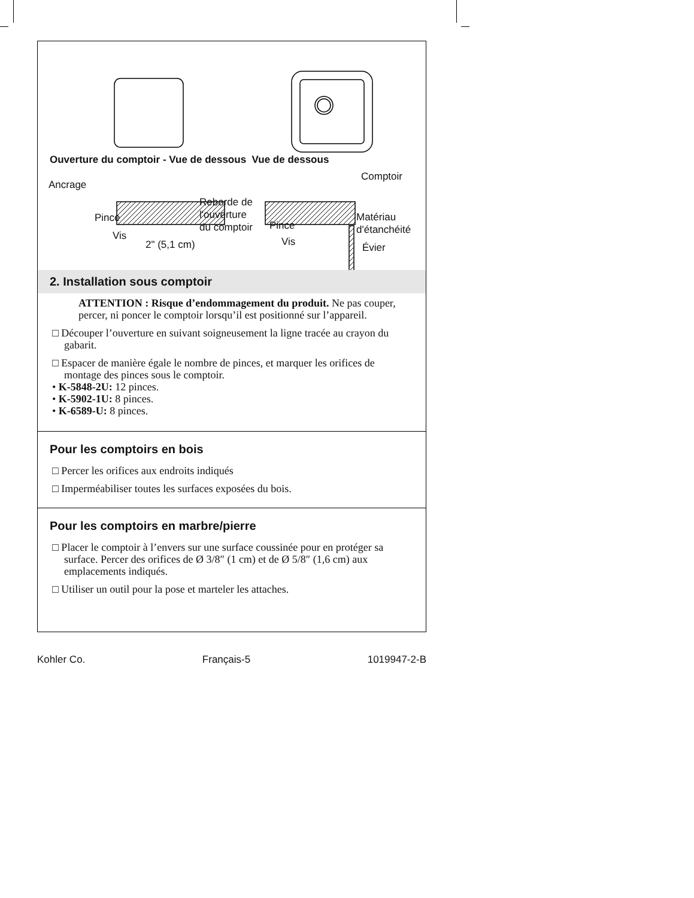Ouverture du comptoir - Vue de dessous Vue de dessous
Ancrage
Pince
Vis
Reborde de
l'ouverture
du comptoir
2" (5,1 cm)
Comptoir
Pince
Vis
Matériau
d'étanchéité
Évier
2. Installation sous comptoir
ATTENTION : Risque d’endommagement du produit. Ne pas couper, percer, ni poncer le comptoir lorsqu’il est positionné sur l’appareil.
□ Découper l’ouverture en suivant soigneusement la ligne tracée au crayon du gabarit.
□ Espacer de manière égale le nombre de pinces, et marquer les orifices de montage des pinces sous le comptoir.
• K-5848-2U: 12 pinces.
• K-5902-1U: 8 pinces.
• K-6589-U: 8 pinces.
Pour les comptoirs en bois
□ Percer les orifices aux endroits indiqués
□ Imperméabiliser toutes les surfaces exposées du bois.
Pour les comptoirs en marbre/pierre
□ Placer le comptoir à l’envers sur une surface coussinée pour en protéger sa surface. Percer des orifices de Ø 3/8″ (1 cm) et de Ø 5/8″ (1,6 cm) aux emplacements indiqués.
□ Utiliser un outil pour la pose et marteler les attaches.
Kohler Co. Français-5 1019947-2-B